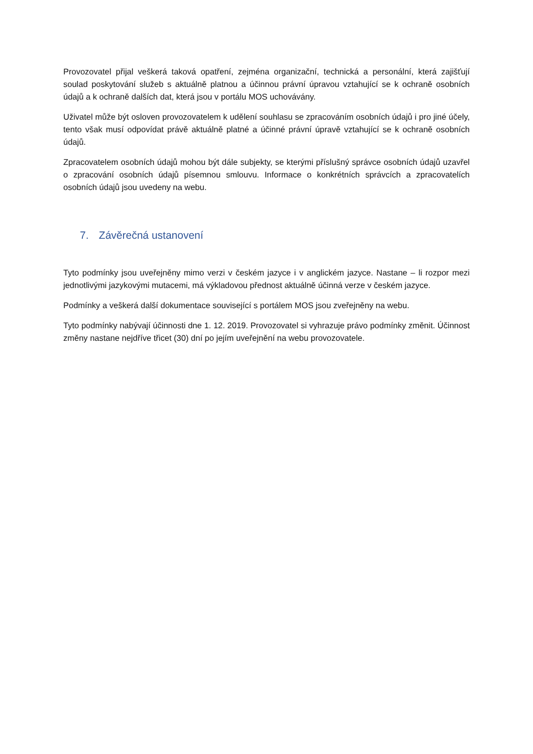Provozovatel přijal veškerá taková opatření, zejména organizační, technická a personální, která zajišťují soulad poskytování služeb s aktuálně platnou a účinnou právní úpravou vztahující se k ochraně osobních údajů a k ochraně dalších dat, která jsou v portálu MOS uchovávány.
Uživatel může být osloven provozovatelem k udělení souhlasu se zpracováním osobních údajů i pro jiné účely, tento však musí odpovídat právě aktuálně platné a účinné právní úpravě vztahující se k ochraně osobních údajů.
Zpracovatelem osobních údajů mohou být dále subjekty, se kterými příslušný správce osobních údajů uzavřel o zpracování osobních údajů písemnou smlouvu. Informace o konkrétních správcích a zpracovatelích osobních údajů jsou uvedeny na webu.
7. Závěrečná ustanovení
Tyto podmínky jsou uveřejněny mimo verzi v českém jazyce i v anglickém jazyce. Nastane – li rozpor mezi jednotlivými jazykovými mutacemi, má výkladovou přednost aktuálně účinná verze v českém jazyce.
Podmínky a veškerá další dokumentace související s portálem MOS jsou zveřejněny na webu.
Tyto podmínky nabývají účinnosti dne 1. 12. 2019. Provozovatel si vyhrazuje právo podmínky změnit. Účinnost změny nastane nejdříve třicet (30) dní po jejím uveřejnění na webu provozovatele.